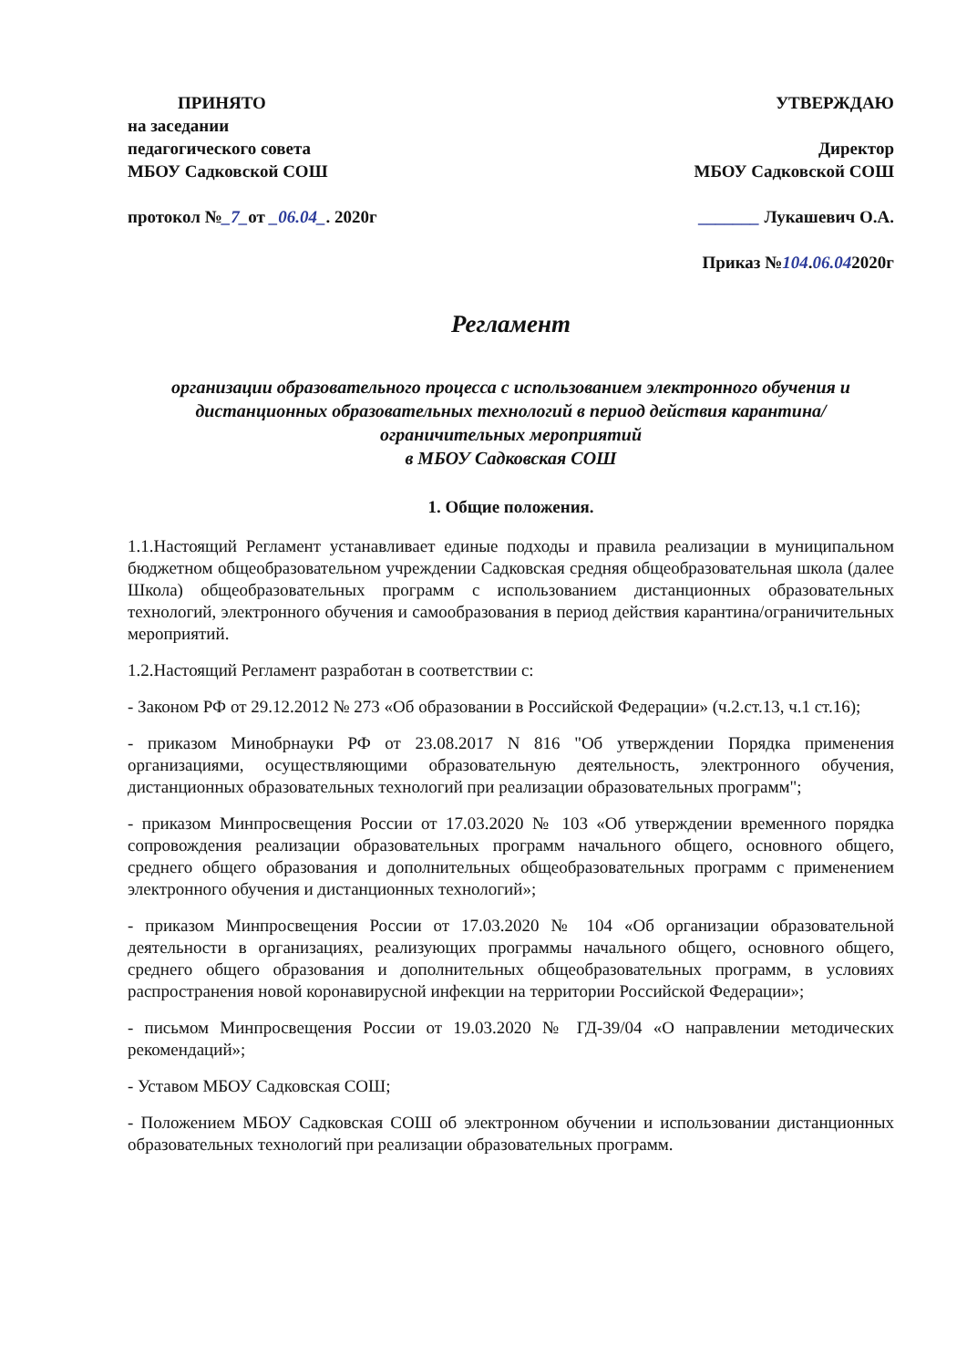ПРИНЯТО
на заседании
педагогического совета
МБОУ Садковской СОШ
протокол №_7_от _06.04_. 2020г
УТВЕРЖДАЮ
Директор
МБОУ Садковской СОШ
_______ Лукашевич О.А.
Приказ №104.06.042020г
Регламент
организации образовательного процесса с использованием электронного обучения и дистанционных образовательных технологий в период действия карантина/ограничительных мероприятий
в МБОУ Садковская СОШ
1. Общие положения.
1.1.Настоящий Регламент устанавливает единые подходы и правила реализации в муниципальном бюджетном общеобразовательном учреждении Садковская средняя общеобразовательная школа (далее Школа) общеобразовательных программ с использованием дистанционных образовательных технологий, электронного обучения и самообразования в период действия карантина/ограничительных мероприятий.
1.2.Настоящий Регламент разработан в соответствии с:
- Законом РФ от 29.12.2012 № 273 «Об образовании в Российской Федерации» (ч.2.ст.13, ч.1 ст.16);
- приказом Минобрнауки РФ от 23.08.2017 N 816 "Об утверждении Порядка применения организациями, осуществляющими образовательную деятельность, электронного обучения, дистанционных образовательных технологий при реализации образовательных программ";
- приказом Минпросвещения России от 17.03.2020 № 103 «Об утверждении временного порядка сопровождения реализации образовательных программ начального общего, основного общего, среднего общего образования и дополнительных общеобразовательных программ с применением электронного обучения и дистанционных технологий»;
- приказом Минпросвещения России от 17.03.2020 № 104 «Об организации образовательной деятельности в организациях, реализующих программы начального общего, основного общего, среднего общего образования и дополнительных общеобразовательных программ, в условиях распространения новой коронавирусной инфекции на территории Российской Федерации»;
- письмом Минпросвещения России от 19.03.2020 № ГД-39/04 «О направлении методических рекомендаций»;
- Уставом МБОУ Садковская СОШ;
- Положением МБОУ Садковская СОШ об электронном обучении и использовании дистанционных образовательных технологий при реализации образовательных программ.